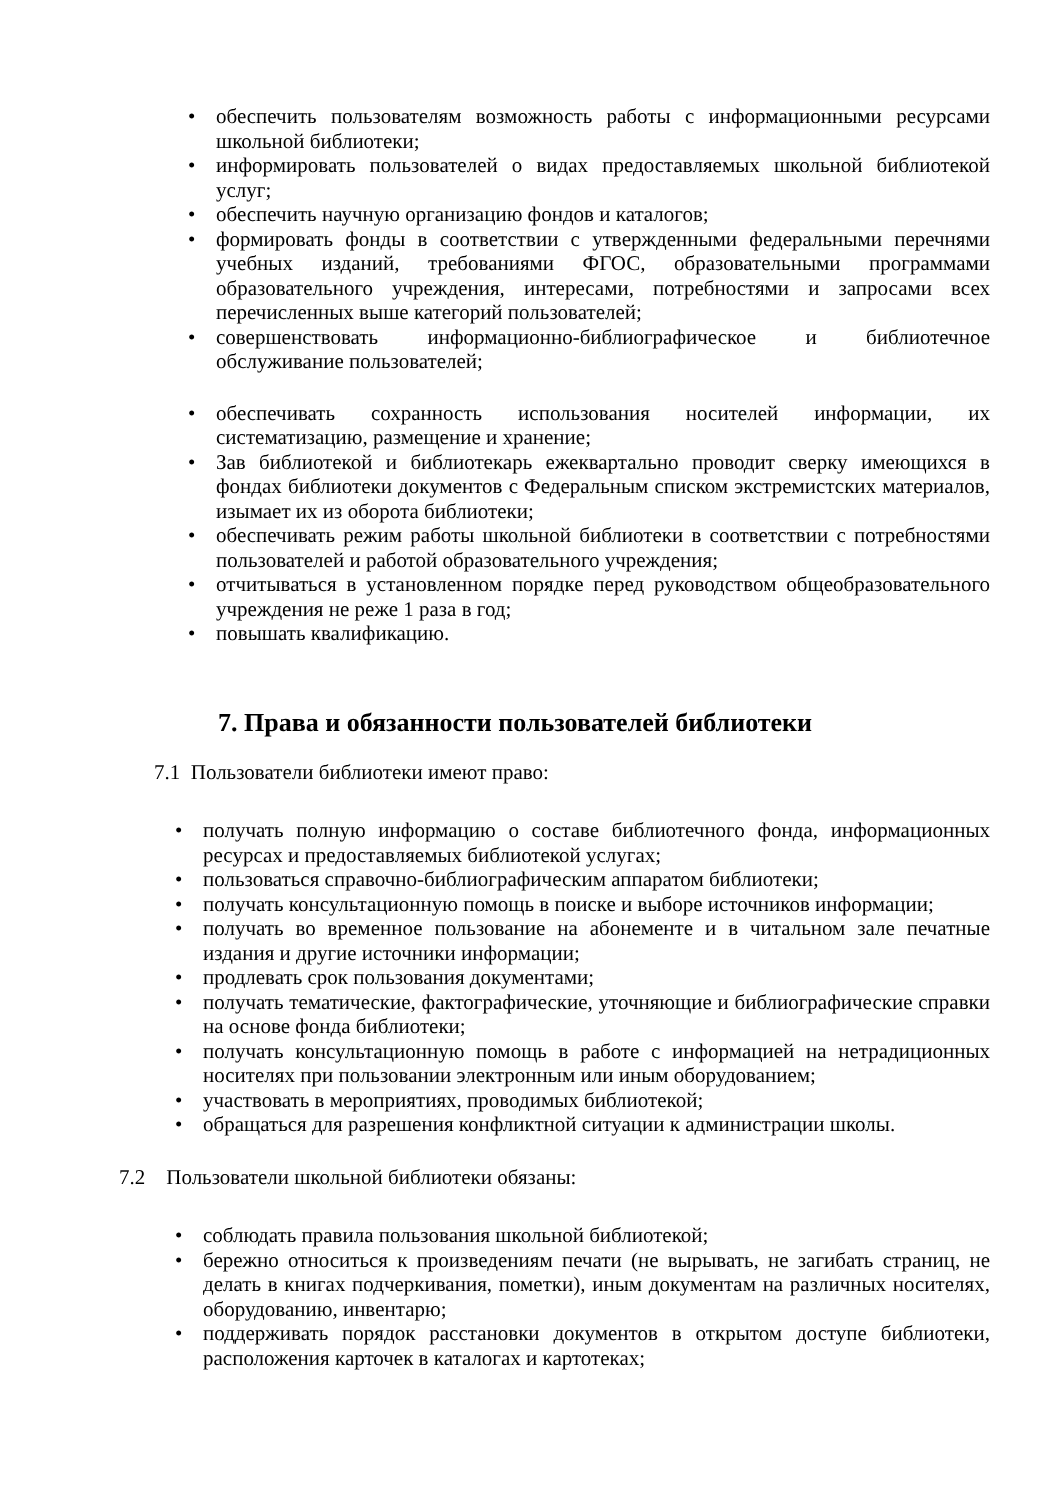• обеспечить пользователям возможность работы с информационными ресурсами школьной библиотеки;
• информировать пользователей о видах предоставляемых школьной библиотекой услуг;
• обеспечить научную организацию фондов и каталогов;
• формировать фонды в соответствии с утвержденными федеральными перечнями учебных изданий, требованиями ФГОС, образовательными программами образовательного учреждения, интересами, потребностями и запросами всех перечисленных выше категорий пользователей;
• совершенствовать информационно-библиографическое и библиотечное обслуживание пользователей;
• обеспечивать сохранность использования носителей информации, их систематизацию, размещение и хранение;
• Зав библиотекой и библиотекарь ежеквартально проводит сверку имеющихся в фондах библиотеки документов с Федеральным списком экстремистских материалов, изымает их из оборота библиотеки;
• обеспечивать режим работы школьной библиотеки в соответствии с потребностями пользователей и работой образовательного учреждения;
• отчитываться в установленном порядке перед руководством общеобразовательного учреждения не реже 1 раза в год;
• повышать квалификацию.
7. Права и обязанности пользователей библиотеки
7.1 Пользователи библиотеки имеют право:
• получать полную информацию о составе библиотечного фонда, информационных ресурсах и предоставляемых библиотекой услугах;
• пользоваться справочно-библиографическим аппаратом библиотеки;
• получать консультационную помощь в поиске и выборе источников информации;
• получать во временное пользование на абонементе и в читальном зале печатные издания и другие источники информации;
• продлевать срок пользования документами;
• получать тематические, фактографические, уточняющие и библиографические справки на основе фонда библиотеки;
• получать консультационную помощь в работе с информацией на нетрадиционных носителях при пользовании электронным или иным оборудованием;
• участвовать в мероприятиях, проводимых библиотекой;
• обращаться для разрешения конфликтной ситуации к администрации школы.
7.2 Пользователи школьной библиотеки обязаны:
• соблюдать правила пользования школьной библиотекой;
• бережно относиться к произведениям печати (не вырывать, не загибать страниц, не делать в книгах подчеркивания, пометки), иным документам на различных носителях, оборудованию, инвентарю;
• поддерживать порядок расстановки документов в открытом доступе библиотеки, расположения карточек в каталогах и картотеках;